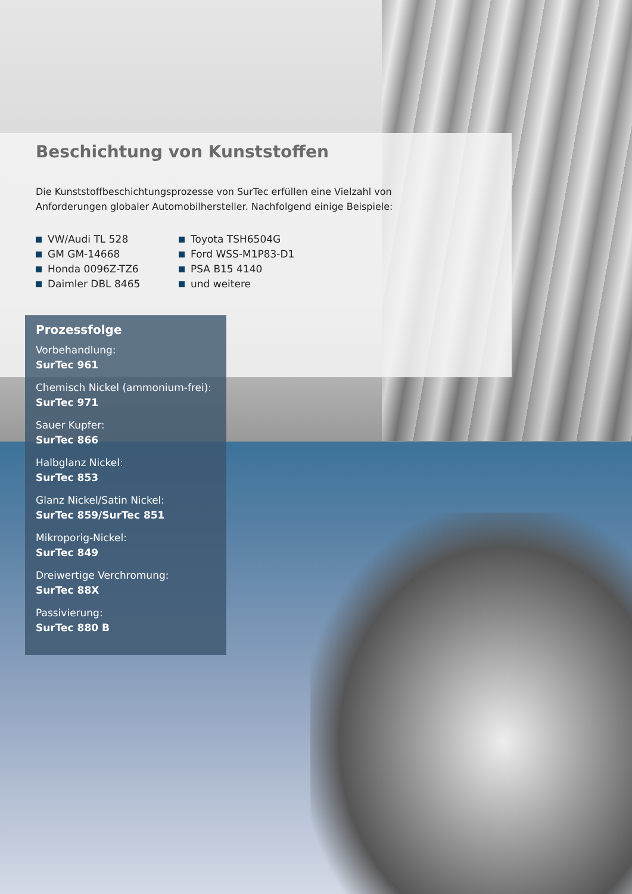Beschichtung von Kunststoffen
Die Kunststoffbeschichtungsprozesse von SurTec erfüllen eine Vielzahl von Anforderungen globaler Automobilhersteller. Nachfolgend einige Beispiele:
VW/Audi TL 528
GM GM-14668
Honda 0096Z-TZ6
Daimler DBL 8465
Toyota TSH6504G
Ford WSS-M1P83-D1
PSA B15 4140
und weitere
Prozessfolge
Vorbehandlung:
SurTec 961
Chemisch Nickel (ammonium-frei):
SurTec 971
Sauer Kupfer:
SurTec 866
Halbglanz Nickel:
SurTec 853
Glanz Nickel/Satin Nickel:
SurTec 859/SurTec 851
Mikroporig-Nickel:
SurTec 849
Dreiwertige Verchromung:
SurTec 88X
Passivierung:
SurTec 880 B